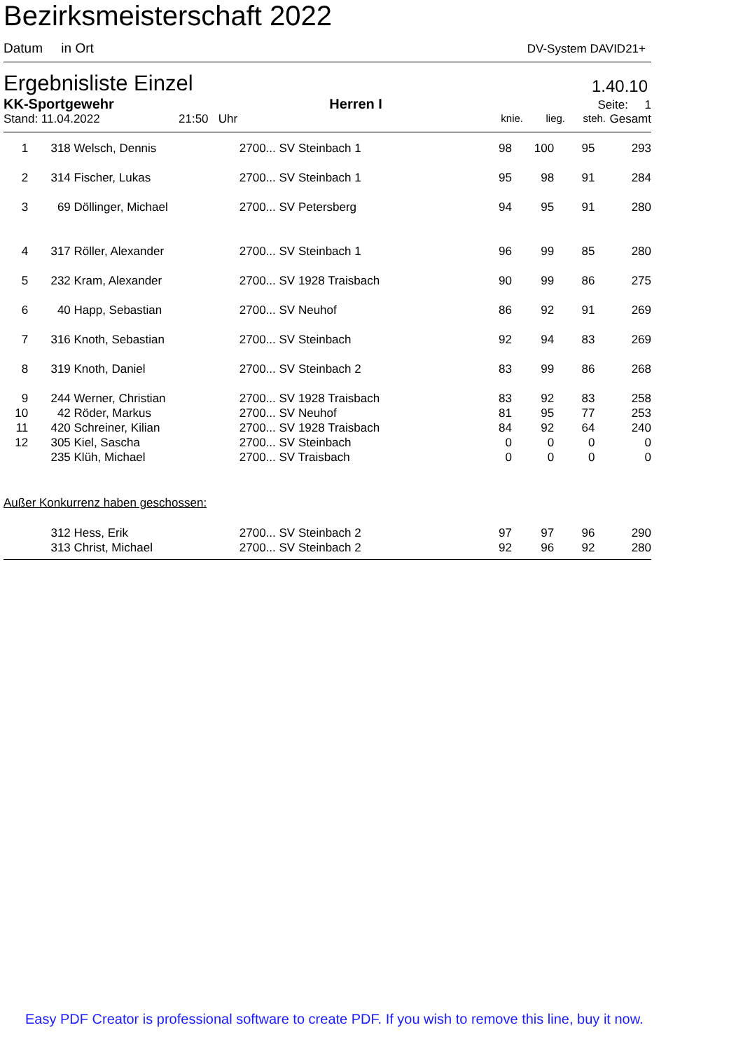Bezirksmeisterschaft 2022
Datum in Ort DV-System DAVID21+
Ergebnisliste Einzel 1.40.10
KK-Sportgewehr Herren I Seite: 1
Stand: 11.04.2022 21:50 Uhr knie. lieg. steh. Gesamt
| 1 | 318 | Welsch, Dennis | 2700... SV Steinbach 1 | 98 | 100 | 95 | 293 |
| 2 | 314 | Fischer, Lukas | 2700... SV Steinbach 1 | 95 | 98 | 91 | 284 |
| 3 | 69 | Döllinger, Michael | 2700... SV Petersberg | 94 | 95 | 91 | 280 |
| 4 | 317 | Röller, Alexander | 2700... SV Steinbach 1 | 96 | 99 | 85 | 280 |
| 5 | 232 | Kram, Alexander | 2700... SV 1928 Traisbach | 90 | 99 | 86 | 275 |
| 6 | 40 | Happ, Sebastian | 2700... SV Neuhof | 86 | 92 | 91 | 269 |
| 7 | 316 | Knoth, Sebastian | 2700... SV Steinbach | 92 | 94 | 83 | 269 |
| 8 | 319 | Knoth, Daniel | 2700... SV Steinbach 2 | 83 | 99 | 86 | 268 |
| 9 | 244 | Werner, Christian | 2700... SV 1928 Traisbach | 83 | 92 | 83 | 258 |
| 10 | 42 | Röder, Markus | 2700... SV Neuhof | 81 | 95 | 77 | 253 |
| 11 | 420 | Schreiner, Kilian | 2700... SV 1928 Traisbach | 84 | 92 | 64 | 240 |
| 12 | 305 | Kiel, Sascha | 2700... SV Steinbach | 0 | 0 | 0 | 0 |
| | 235 | Klüh, Michael | 2700... SV Traisbach | 0 | 0 | 0 | 0 |
Außer Konkurrenz haben geschossen:
| | 312 | Hess, Erik | 2700... SV Steinbach 2 | 97 | 97 | 96 | 290 |
| | 313 | Christ, Michael | 2700... SV Steinbach 2 | 92 | 96 | 92 | 280 |
Easy PDF Creator is professional software to create PDF. If you wish to remove this line, buy it now.